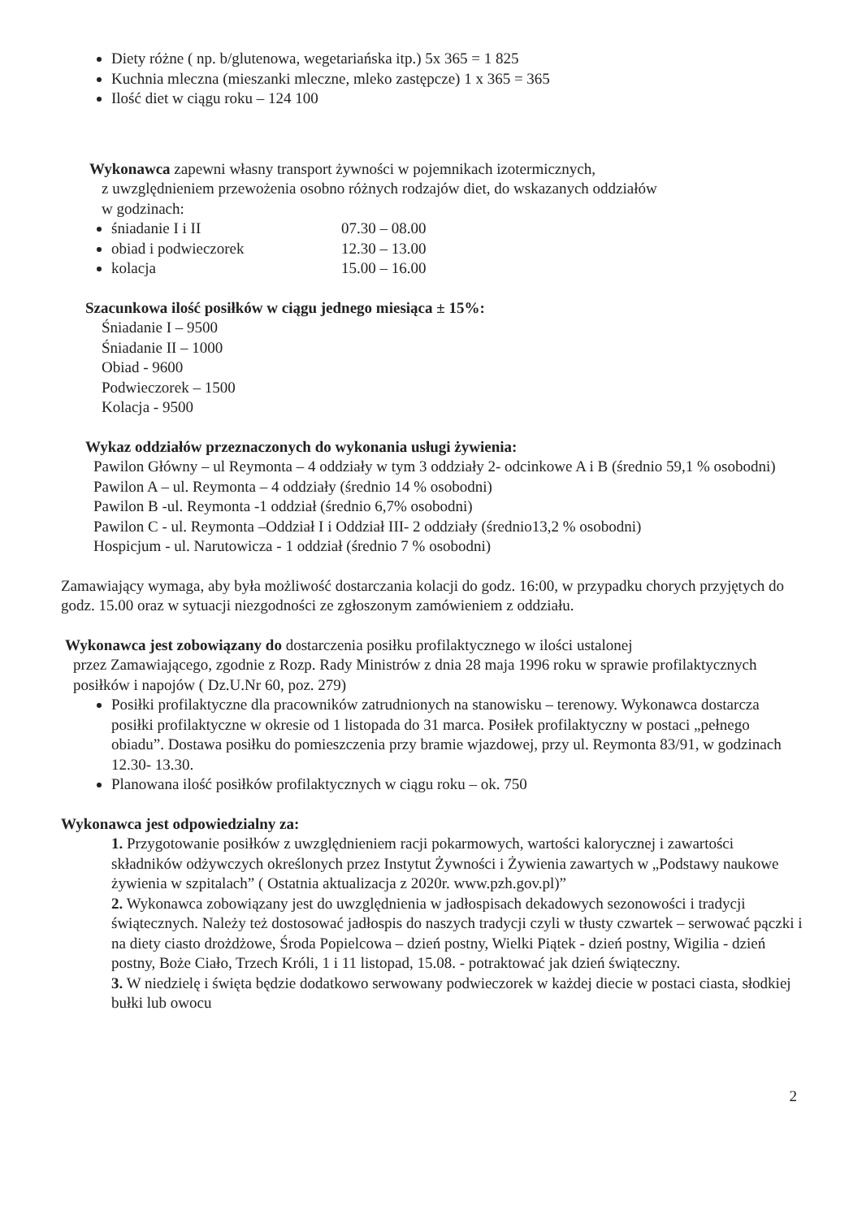Diety różne ( np. b/glutenowa, wegetariańska itp.) 5x 365 = 1 825
Kuchnia mleczna (mieszanki mleczne, mleko zastępcze) 1 x 365 = 365
Ilość diet w ciągu roku – 124 100
Wykonawca zapewni własny transport żywności w pojemnikach izotermicznych,
z uwzględnieniem przewożenia osobno różnych rodzajów diet, do wskazanych oddziałów
w godzinach:
śniadanie I i II 07.30 – 08.00
obiad i podwieczorek 12.30 – 13.00
kolacja 15.00 – 16.00
Szacunkowa ilość posiłków w ciągu jednego miesiąca ± 15%:
Śniadanie I – 9500
Śniadanie II – 1000
Obiad - 9600
Podwieczorek – 1500
Kolacja - 9500
Wykaz oddziałów przeznaczonych do wykonania usługi żywienia:
Pawilon Główny – ul Reymonta – 4 oddziały w tym 3 oddziały 2- odcinkowe A i B (średnio 59,1 % osobodni)
Pawilon A – ul. Reymonta – 4 oddziały (średnio 14 % osobodni)
Pawilon B -ul. Reymonta -1 oddział (średnio 6,7% osobodni)
Pawilon C - ul. Reymonta –Oddział I i Oddział III- 2 oddziały (średnio13,2 % osobodni)
Hospicjum - ul. Narutowicza - 1 oddział (średnio 7 % osobodni)
Zamawiający wymaga, aby była możliwość dostarczania kolacji do godz. 16:00, w przypadku chorych przyjętych do godz. 15.00 oraz w sytuacji niezgodności ze zgłoszonym zamówieniem z oddziału.
Wykonawca jest zobowiązany do dostarczenia posiłku profilaktycznego w ilości ustalonej
przez Zamawiającego, zgodnie z Rozp. Rady Ministrów z dnia 28 maja 1996 roku w sprawie profilaktycznych posiłków i napojów ( Dz.U.Nr 60, poz. 279)
Posiłki profilaktyczne dla pracowników zatrudnionych na stanowisku – terenowy. Wykonawca dostarcza posiłki profilaktyczne w okresie od 1 listopada do 31 marca. Posiłek profilaktyczny w postaci „pełnego obiadu”. Dostawa posiłku do pomieszczenia przy bramie wjazdowej, przy ul. Reymonta 83/91, w godzinach 12.30- 13.30.
Planowana ilość posiłków profilaktycznych w ciągu roku – ok. 750
Wykonawca jest odpowiedzialny za:
1. Przygotowanie posiłków z uwzględnieniem racji pokarmowych, wartości kalorycznej i zawartości składników odżywczych określonych przez Instytut Żywności i Żywienia zawartych w „Podstawy naukowe żywienia w szpitalach” ( Ostatnia aktualizacja z 2020r. www.pzh.gov.pl)”
2. Wykonawca zobowiązany jest do uwzględnienia w jadłospisach dekadowych sezonowości i tradycji świątecznych. Należy też dostosować jadłospis do naszych tradycji czyli w tłusty czwartek – serwować pączki i na diety ciasto drożdżowe, Środa Popielcowa – dzień postny, Wielki Piątek - dzień postny, Wigilia - dzień postny, Boże Ciało, Trzech Króli, 1 i 11 listopad, 15.08. - potraktować jak dzień świąteczny.
3. W niedzielę i święta będzie dodatkowo serwowany podwieczorek w każdej diecie w postaci ciasta, słodkiej bułki lub owocu
2